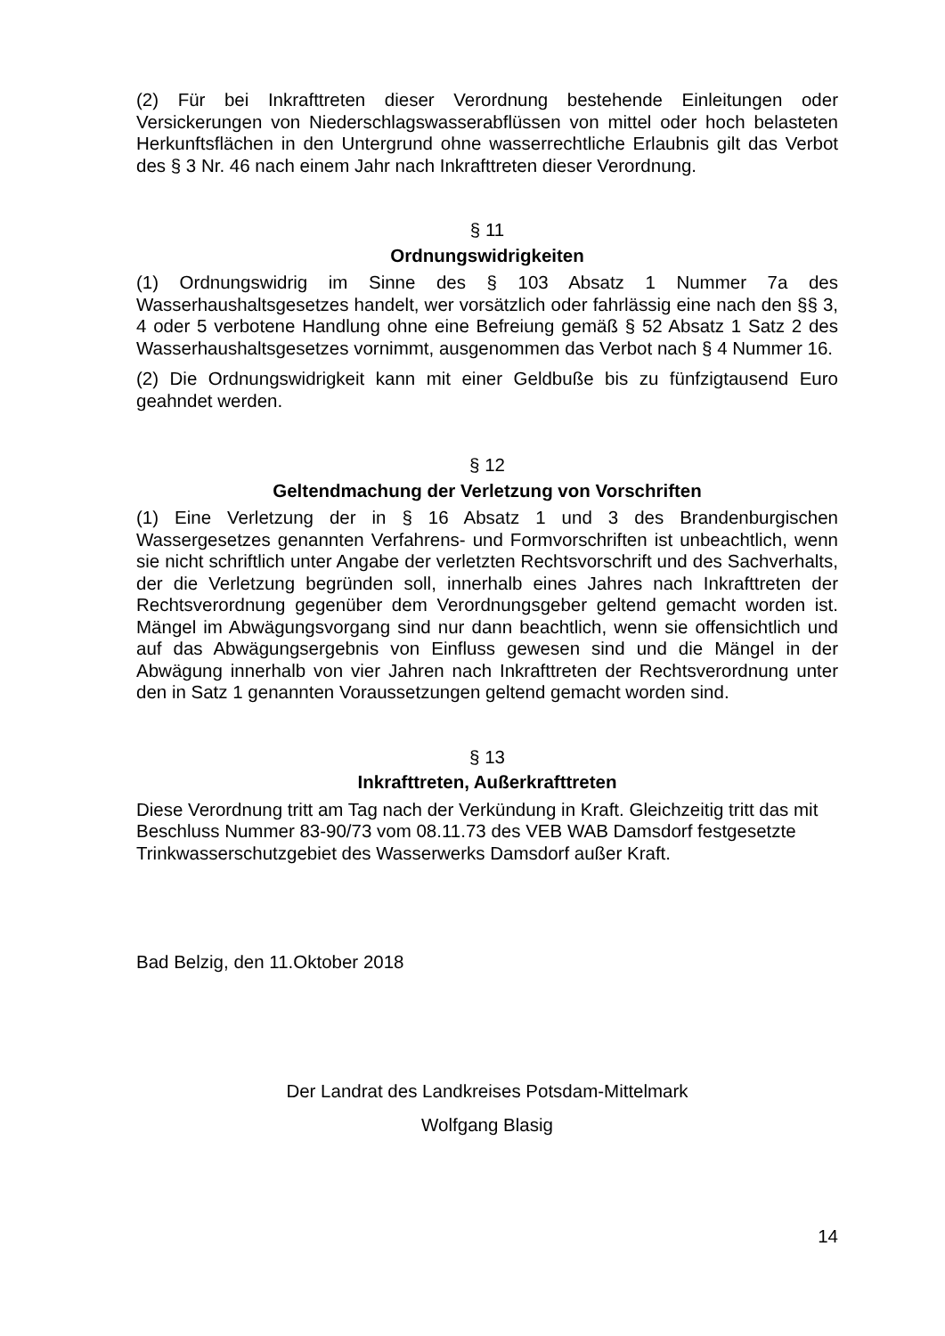(2) Für bei Inkrafttreten dieser Verordnung bestehende Einleitungen oder Versickerungen von Niederschlagswasserabflüssen von mittel oder hoch belasteten Herkunftsflächen in den Untergrund ohne wasserrechtliche Erlaubnis gilt das Verbot des § 3 Nr. 46 nach einem Jahr nach Inkrafttreten dieser Verordnung.
§ 11
Ordnungswidrigkeiten
(1) Ordnungswidrig im Sinne des § 103 Absatz 1 Nummer 7a des Wasserhaushaltsgesetzes handelt, wer vorsätzlich oder fahrlässig eine nach den §§ 3, 4 oder 5 verbotene Handlung ohne eine Befreiung gemäß § 52 Absatz 1 Satz 2 des Wasserhaushaltsgesetzes vornimmt, ausgenommen das Verbot nach § 4 Nummer 16.
(2) Die Ordnungswidrigkeit kann mit einer Geldbuße bis zu fünfzigtausend Euro geahndet werden.
§ 12
Geltendmachung der Verletzung von Vorschriften
(1) Eine Verletzung der in § 16 Absatz 1 und 3 des Brandenburgischen Wassergesetzes genannten Verfahrens- und Formvorschriften ist unbeachtlich, wenn sie nicht schriftlich unter Angabe der verletzten Rechtsvorschrift und des Sachverhalts, der die Verletzung begründen soll, innerhalb eines Jahres nach Inkrafttreten der Rechtsverordnung gegenüber dem Verordnungsgeber geltend gemacht worden ist. Mängel im Abwägungsvorgang sind nur dann beachtlich, wenn sie offensichtlich und auf das Abwägungsergebnis von Einfluss gewesen sind und die Mängel in der Abwägung innerhalb von vier Jahren nach Inkrafttreten der Rechtsverordnung unter den in Satz 1 genannten Voraussetzungen geltend gemacht worden sind.
§ 13
Inkrafttreten, Außerkrafttreten
Diese Verordnung tritt am Tag nach der Verkündung in Kraft. Gleichzeitig tritt das mit Beschluss Nummer 83-90/73 vom 08.11.73 des VEB WAB Damsdorf festgesetzte Trinkwasserschutzgebiet des Wasserwerks Damsdorf außer Kraft.
Bad Belzig, den 11.Oktober 2018
Der Landrat des Landkreises Potsdam-Mittelmark
Wolfgang Blasig
14